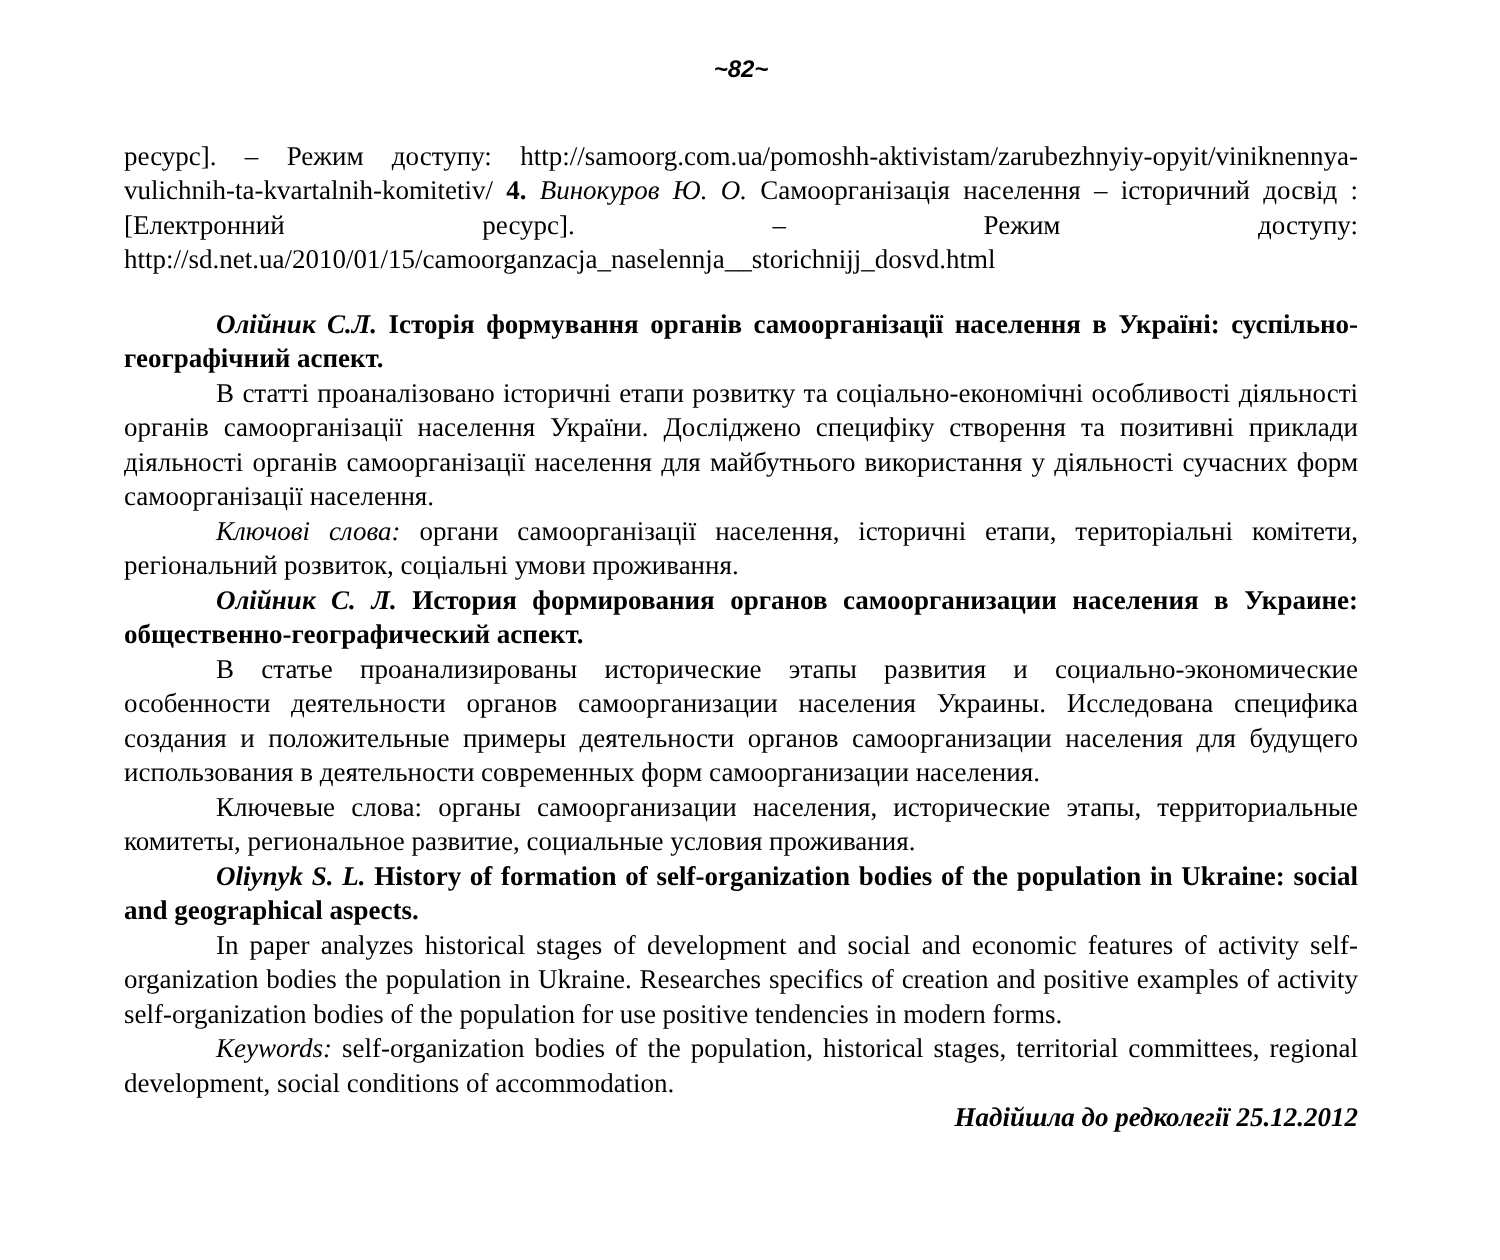~82~
ресурс]. – Режим доступу: http://samoorg.com.ua/pomoshh-aktivistam/zarubezhnyiy-opyit/viniknennya-vulichnih-ta-kvartalnih-komitetiv/ 4. Винокуров Ю. О. Самоорганізація населення – історичний досвід : [Електронний ресурс]. – Режим доступу: http://sd.net.ua/2010/01/15/camoorganzacja_naselennja__storichnijj_dosvd.html
Олійник С.Л. Історія формування органів самоорганізації населення в Україні: суспільно-географічний аспект.
В статті проаналізовано історичні етапи розвитку та соціально-економічні особливості діяльності органів самоорганізації населення України. Досліджено специфіку створення та позитивні приклади діяльності органів самоорганізації населення для майбутнього використання у діяльності сучасних форм самоорганізації населення.
Ключові слова: органи самоорганізації населення, історичні етапи, територіальні комітети, регіональний розвиток, соціальні умови проживання.
Олійник С. Л. История формирования органов самоорганизации населения в Украине: общественно-географический аспект.
В статье проанализированы исторические этапы развития и социально-экономические особенности деятельности органов самоорганизации населения Украины. Исследована специфика создания и положительные примеры деятельности органов самоорганизации населения для будущего использования в деятельности современных форм самоорганизации населения.
Ключевые слова: органы самоорганизации населения, исторические этапы, территориальные комитеты, региональное развитие, социальные условия проживания.
Oliynyk S. L. History of formation of self-organization bodies of the population in Ukraine: social and geographical aspects.
In paper analyzes historical stages of development and social and economic features of activity self-organization bodies the population in Ukraine. Researches specifics of creation and positive examples of activity self-organization bodies of the population for use positive tendencies in modern forms.
Keywords: self-organization bodies of the population, historical stages, territorial committees, regional development, social conditions of accommodation.
Надійшла до редколегії 25.12.2012